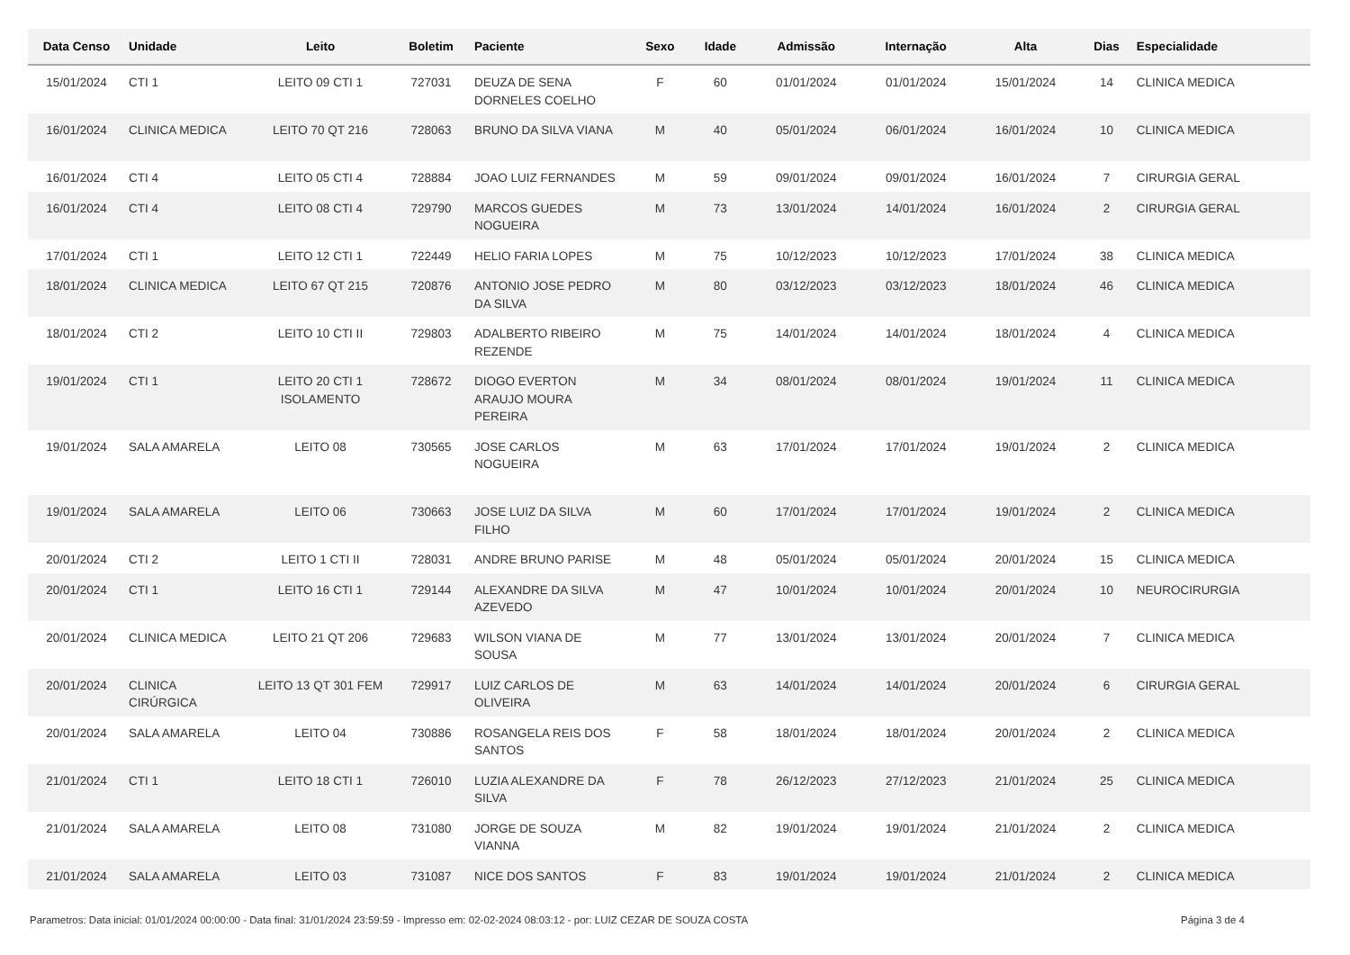| Data Censo | Unidade | Leito | Boletim | Paciente | Sexo | Idade | Admissão | Internação | Alta | Dias | Especialidade |
| --- | --- | --- | --- | --- | --- | --- | --- | --- | --- | --- | --- |
| 15/01/2024 | CTI 1 | LEITO 09 CTI 1 | 727031 | DEUZA DE SENA DORNELES COELHO | F | 60 | 01/01/2024 | 01/01/2024 | 15/01/2024 | 14 | CLINICA MEDICA |
| 16/01/2024 | CLINICA MEDICA | LEITO 70 QT 216 | 728063 | BRUNO DA SILVA VIANA | M | 40 | 05/01/2024 | 06/01/2024 | 16/01/2024 | 10 | CLINICA MEDICA |
| 16/01/2024 | CTI 4 | LEITO 05 CTI 4 | 728884 | JOAO LUIZ FERNANDES | M | 59 | 09/01/2024 | 09/01/2024 | 16/01/2024 | 7 | CIRURGIA GERAL |
| 16/01/2024 | CTI 4 | LEITO 08 CTI 4 | 729790 | MARCOS GUEDES NOGUEIRA | M | 73 | 13/01/2024 | 14/01/2024 | 16/01/2024 | 2 | CIRURGIA GERAL |
| 17/01/2024 | CTI 1 | LEITO 12 CTI 1 | 722449 | HELIO FARIA LOPES | M | 75 | 10/12/2023 | 10/12/2023 | 17/01/2024 | 38 | CLINICA MEDICA |
| 18/01/2024 | CLINICA MEDICA | LEITO 67 QT 215 | 720876 | ANTONIO JOSE PEDRO DA SILVA | M | 80 | 03/12/2023 | 03/12/2023 | 18/01/2024 | 46 | CLINICA MEDICA |
| 18/01/2024 | CTI 2 | LEITO 10 CTI II | 729803 | ADALBERTO RIBEIRO REZENDE | M | 75 | 14/01/2024 | 14/01/2024 | 18/01/2024 | 4 | CLINICA MEDICA |
| 19/01/2024 | CTI 1 | LEITO 20 CTI 1 ISOLAMENTO | 728672 | DIOGO EVERTON ARAUJO MOURA PEREIRA | M | 34 | 08/01/2024 | 08/01/2024 | 19/01/2024 | 11 | CLINICA MEDICA |
| 19/01/2024 | SALA AMARELA | LEITO 08 | 730565 | JOSE CARLOS NOGUEIRA | M | 63 | 17/01/2024 | 17/01/2024 | 19/01/2024 | 2 | CLINICA MEDICA |
| 19/01/2024 | SALA AMARELA | LEITO 06 | 730663 | JOSE LUIZ DA SILVA FILHO | M | 60 | 17/01/2024 | 17/01/2024 | 19/01/2024 | 2 | CLINICA MEDICA |
| 20/01/2024 | CTI 2 | LEITO 1 CTI II | 728031 | ANDRE BRUNO PARISE | M | 48 | 05/01/2024 | 05/01/2024 | 20/01/2024 | 15 | CLINICA MEDICA |
| 20/01/2024 | CTI 1 | LEITO 16 CTI 1 | 729144 | ALEXANDRE DA SILVA AZEVEDO | M | 47 | 10/01/2024 | 10/01/2024 | 20/01/2024 | 10 | NEUROCIRURGIA |
| 20/01/2024 | CLINICA MEDICA | LEITO 21 QT 206 | 729683 | WILSON VIANA DE SOUSA | M | 77 | 13/01/2024 | 13/01/2024 | 20/01/2024 | 7 | CLINICA MEDICA |
| 20/01/2024 | CLINICA CIRÚRGICA | LEITO 13 QT 301 FEM | 729917 | LUIZ CARLOS DE OLIVEIRA | M | 63 | 14/01/2024 | 14/01/2024 | 20/01/2024 | 6 | CIRURGIA GERAL |
| 20/01/2024 | SALA AMARELA | LEITO 04 | 730886 | ROSANGELA REIS DOS SANTOS | F | 58 | 18/01/2024 | 18/01/2024 | 20/01/2024 | 2 | CLINICA MEDICA |
| 21/01/2024 | CTI 1 | LEITO 18 CTI 1 | 726010 | LUZIA ALEXANDRE DA SILVA | F | 78 | 26/12/2023 | 27/12/2023 | 21/01/2024 | 25 | CLINICA MEDICA |
| 21/01/2024 | SALA AMARELA | LEITO 08 | 731080 | JORGE DE SOUZA VIANNA | M | 82 | 19/01/2024 | 19/01/2024 | 21/01/2024 | 2 | CLINICA MEDICA |
| 21/01/2024 | SALA AMARELA | LEITO 03 | 731087 | NICE DOS SANTOS | F | 83 | 19/01/2024 | 19/01/2024 | 21/01/2024 | 2 | CLINICA MEDICA |
Parametros: Data inicial: 01/01/2024 00:00:00 - Data final: 31/01/2024 23:59:59 - Impresso em: 02-02-2024 08:03:12 - por: LUIZ CEZAR DE SOUZA COSTA Página 3 de 4